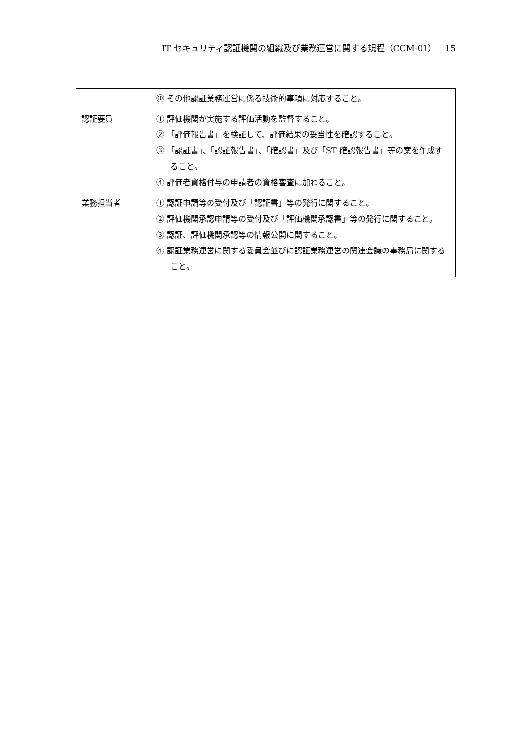IT セキュリティ認証機関の組織及び業務運営に関する規程（CCM-01）　15
| | ⑩ その他認証業務運営に係る技術的事項に対応すること。 |
| 認証要員 | ① 評価機関が実施する評価活動を監督すること。 ② 「評価報告書」を検証して、評価結果の妥当性を確認すること。 ③ 「認証書」、「認証報告書」、「確認書」及び「ST 確認報告書」等の案を作成すること。 ④ 評価者資格付与の申請者の資格審査に加わること。 |
| 業務担当者 | ① 認証申請等の受付及び「認証書」等の発行に関すること。 ② 評価機関承認申請等の受付及び「評価機関承認書」等の発行に関すること。 ③ 認証、評価機関承認等の情報公開に関すること。 ④ 認証業務運営に関する委員会並びに認証業務運営の関連会議の事務局に関すること。 |